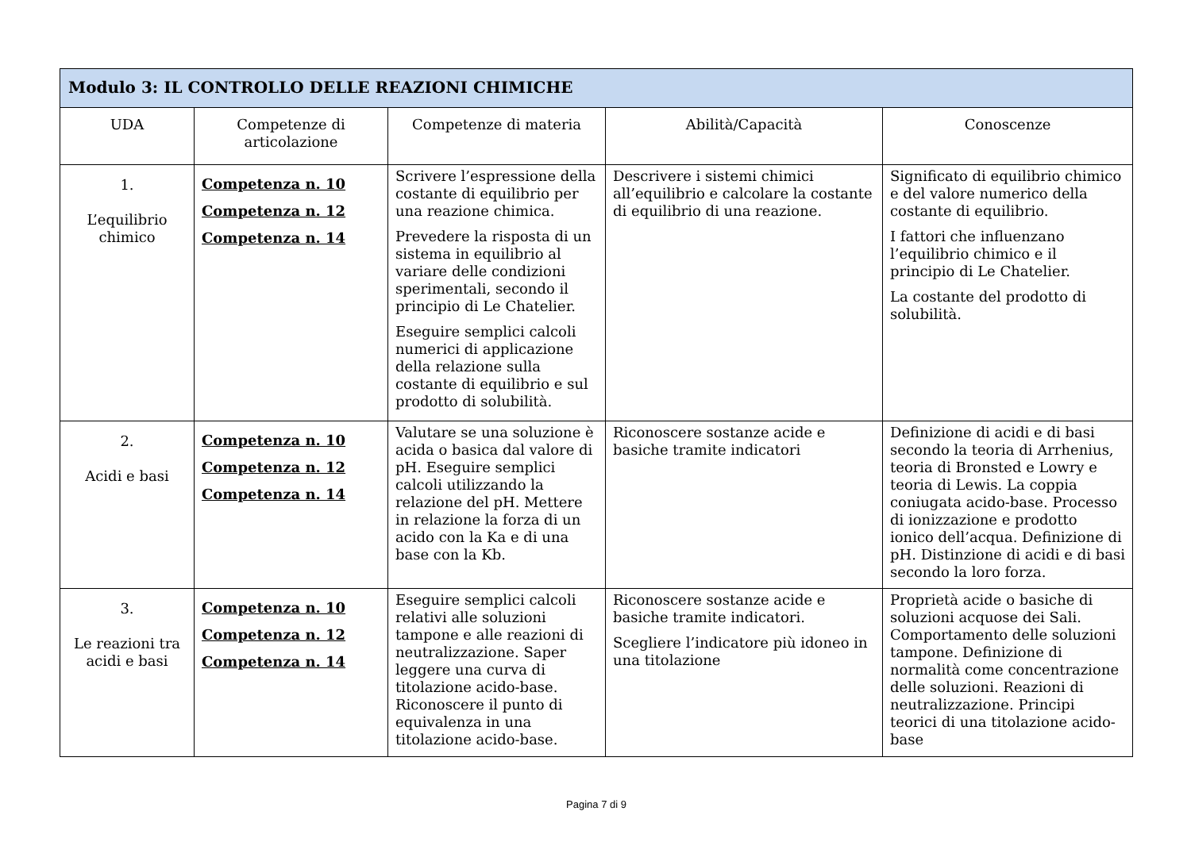| Modulo 3: IL CONTROLLO DELLE REAZIONI CHIMICHE | | | | |
| --- | --- | --- | --- | --- |
| UDA | Competenze di articolazione | Competenze di materia | Abilità/Capacità | Conoscenze |
| 1. L’equilibrio chimico | Competenza n. 10 Competenza n. 12 Competenza n. 14 | Scrivere l’espressione della costante di equilibrio per una reazione chimica. Prevedere la risposta di un sistema in equilibrio al variare delle condizioni sperimentali, secondo il principio di Le Chatelier. Eseguire semplici calcoli numerici di applicazione della relazione sulla costante di equilibrio e sul prodotto di solubilità. | Descrivere i sistemi chimici all’equilibrio e calcolare la costante di equilibrio di una reazione. | Significato di equilibrio chimico e del valore numerico della costante di equilibrio. I fattori che influenzano l’equilibrio chimico e il principio di Le Chatelier. La costante del prodotto di solubilità. |
| 2. Acidi e basi | Competenza n. 10 Competenza n. 12 Competenza n. 14 | Valutare se una soluzione è acida o basica dal valore di pH. Eseguire semplici calcoli utilizzando la relazione del pH. Mettere in relazione la forza di un acido con la Ka e di una base con la Kb. | Riconoscere sostanze acide e basiche tramite indicatori | Definizione di acidi e di basi secondo la teoria di Arrhenius, teoria di Bronsted e Lowry e teoria di Lewis. La coppia coniugata acido-base. Processo di ionizzazione e prodotto ionico dell’acqua. Definizione di pH. Distinzione di acidi e di basi secondo la loro forza. |
| 3. Le reazioni tra acidi e basi | Competenza n. 10 Competenza n. 12 Competenza n. 14 | Eseguire semplici calcoli relativi alle soluzioni tampone e alle reazioni di neutralizzazione. Saper leggere una curva di titolazione acido-base. Riconoscere il punto di equivalenza in una titolazione acido-base. | Riconoscere sostanze acide e basiche tramite indicatori. Scegliere l’indicatore più idoneo in una titolazione | Proprietà acide o basiche di soluzioni acquose dei Sali. Comportamento delle soluzioni tampone. Definizione di normalità come concentrazione delle soluzioni. Reazioni di neutralizzazione. Principi teorici di una titolazione acido-base |
Pagina 7 di 9